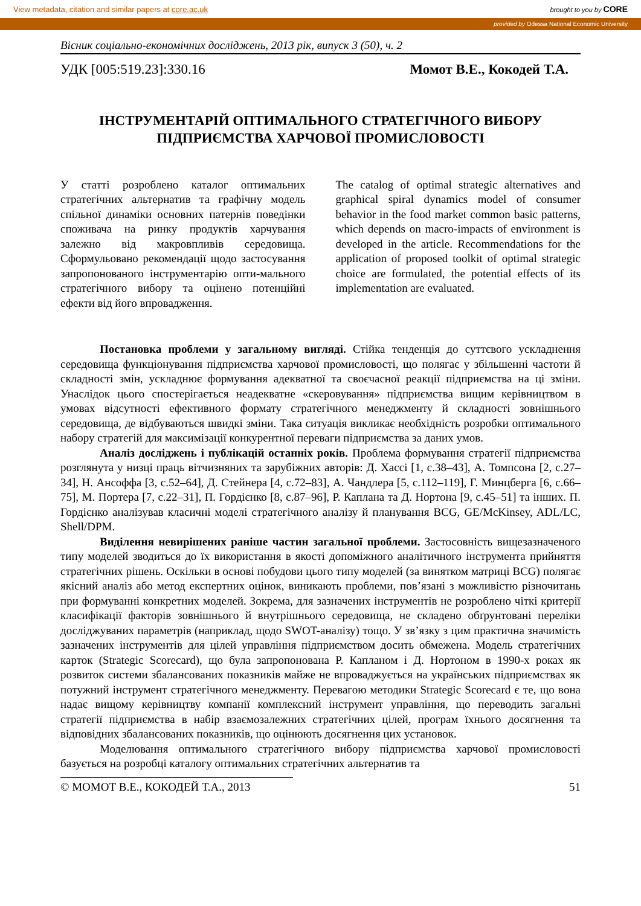View metadata, citation and similar papers at core.ac.uk brought to you by CORE
provided by Odessa National Economic University
Вісник соціально-економічних досліджень, 2013 рік, випуск 3 (50), ч. 2
УДК [005:519.23]:330.16 Момот В.Е., Кокодей Т.А.
ІНСТРУМЕНТАРІЙ ОПТИМАЛЬНОГО СТРАТЕГІЧНОГО ВИБОРУ
ПІДПРИЄМСТВА ХАРЧОВОЇ ПРОМИСЛОВОСТІ
У статті розроблено каталог оптимальних стратегічних альтернатив та графічну модель спільної динаміки основних патернів поведінки споживача на ринку продуктів харчування залежно від макровпливів середовища. Сформульовано рекомендації щодо застосування запропонованого інструментарію опти-мального стратегічного вибору та оцінено потенційні ефекти від його впровадження.
The catalog of optimal strategic alternatives and graphical spiral dynamics model of consumer behavior in the food market common basic patterns, which depends on macro-impacts of environment is developed in the article. Recommendations for the application of proposed toolkit of optimal strategic choice are formulated, the potential effects of its implementation are evaluated.
Постановка проблеми у загальному вигляді. Стійка тенденція до суттєвого ускладнення середовища функціонування підприємства харчової промисловості, що полягає у збільшенні частоти й складності змін, ускладнює формування адекватної та своєчасної реакції підприємства на ці зміни. Унаслідок цього спостерігається неадекватне «скеровування» підприємства вищим керівництвом в умовах відсутності ефективного формату стратегічного менеджменту й складності зовнішнього середовища, де відбуваються швидкі зміни. Така ситуація викликає необхідність розробки оптимального набору стратегій для максимізації конкурентної переваги підприємства за даних умов.
Аналіз досліджень і публікацій останніх років. Проблема формування стратегії підприємства розглянута у низці праць вітчизняних та зарубіжних авторів: Д. Хассі [1, с.38–43], А. Томпсона [2, с.27–34], Н. Ансоффа [3, с.52–64], Д. Стейнера [4, с.72–83], А. Чандлера [5, с.112–119], Г. Минцберга [6, с.66–75], М. Портера [7, с.22–31], П. Гордієнко [8, с.87–96], Р. Каплана та Д. Нортона [9, с.45–51] та інших. П. Гордієнко аналізував класичні моделі стратегічного аналізу й планування BCG, GE/McKinsey, ADL/LC, Shell/DPM.
Виділення невирішених раніше частин загальної проблеми. Застосовність вищезазначеного типу моделей зводиться до їх використання в якості допоміжного аналітичного інструмента прийняття стратегічних рішень. Оскільки в основі побудови цього типу моделей (за винятком матриці BCG) полягає якісний аналіз або метод експертних оцінок, виникають проблеми, пов’язані з можливістю різночитань при формуванні конкретних моделей. Зокрема, для зазначених інструментів не розроблено чіткі критерії класифікації факторів зовнішнього й внутрішнього середовища, не складено обґрунтовані переліки досліджуваних параметрів (наприклад, щодо SWOT-аналізу) тощо. У зв’язку з цим практична значимість зазначених інструментів для цілей управління підприємством досить обмежена. Модель стратегічних карток (Strategic Scorecard), що була запропонована Р. Капланом і Д. Нортоном в 1990-х роках як розвиток системи збалансованих показників майже не впроваджується на українських підприємствах як потужний інструмент стратегічного менеджменту. Перевагою методики Strategic Scorecard є те, що вона надає вищому керівництву компанії комплексний інструмент управління, що переводить загальні стратегії підприємства в набір взаємозалежних стратегічних цілей, програм їхнього досягнення та відповідних збалансованих показників, що оцінюють досягнення цих установок.
Моделювання оптимального стратегічного вибору підприємства харчової промисловості базується на розробці каталогу оптимальних стратегічних альтернатив та
© МОМОТ В.Е., КОКОДЕЙ Т.А., 2013 51